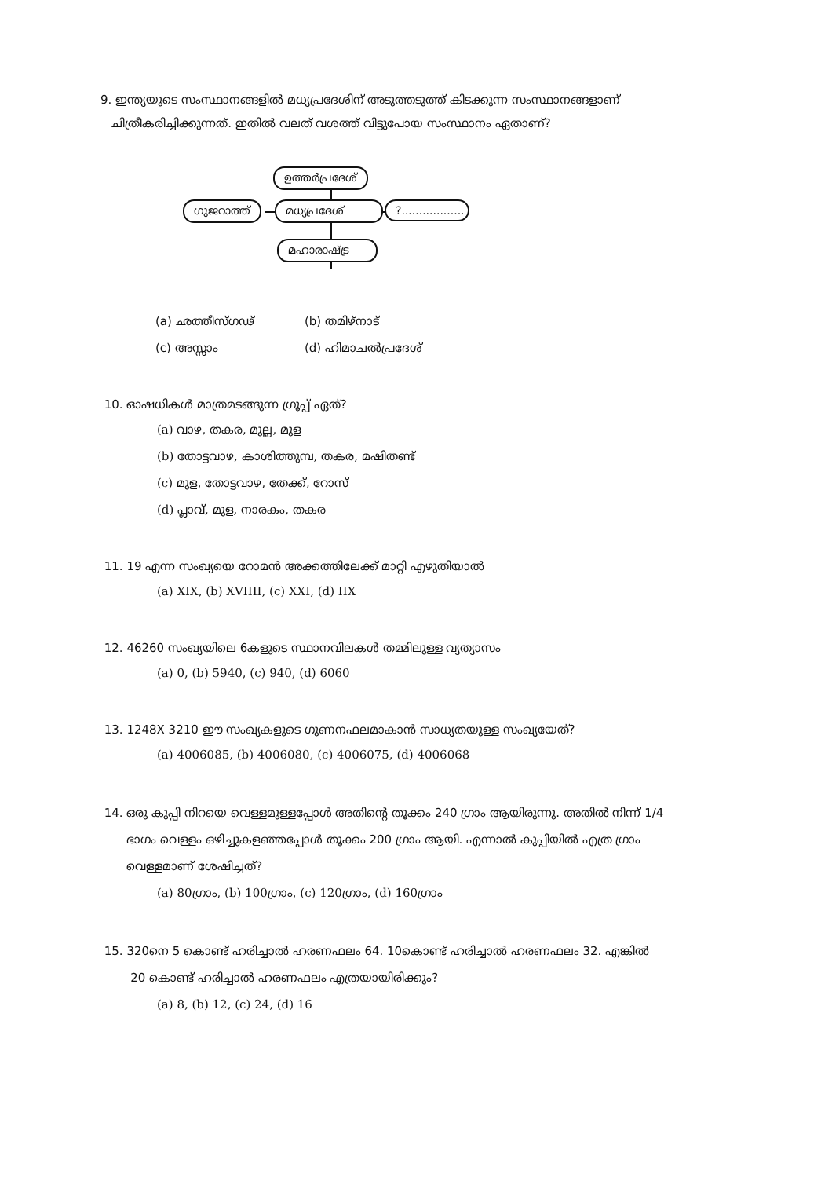9. ഇന്ത്യയുടെ സംസ്ഥാനങ്ങളിൽ മധ്യപ്രദേശിന് അടുത്തടുത്ത് കിടക്കുന്ന സംസ്ഥാനങ്ങളാണ്
ചിത്രീകരിച്ചിക്കുന്നത്. ഇതിൽ വലത് വശത്ത് വിട്ടുപോയ സംസ്ഥാനം ഏതാണ്?
ഉത്തർപ്രദേശ്
ഗുജറാത്ത് മധ്യപ്രദേശ്
?..................
മഹാരാഷ്ട്ര
(a) ഛത്തീസ്ഗഢ് (b) തമിഴ്നാട് (c) അസ്സാം (d) ഹിമാചൽപ്രദേശ്
10. ഓഷധികൾ മാത്രമടങ്ങുന്ന ഗ്രൂപ്പ് ഏത്?
(a) വാഴ, തകര, മുല്ല, മുള
(b) തോട്ടവാഴ, കാശിത്തുമ്പ, തകര, മഷിതണ്ട്
(c) മുള, തോട്ടവാഴ, തേക്ക്, റോസ്
(d) പ്ലാവ്, മുള, നാരകം, തകര
11. 19 എന്ന സംഖ്യയെ റോമൻ അക്കത്തിലേക്ക് മാറ്റി എഴുതിയാൽ
(a) XIX, (b) XVIIII, (c) XXI, (d) IIX
12. 46260 സംഖ്യയിലെ 6കളുടെ സ്ഥാനവിലകൾ തമ്മിലുള്ള വ്യത്യാസം
(a) 0, (b) 5940, (c) 940, (d) 6060
13. 1248X 3210 ഈ സംഖ്യകളുടെ ഗുണനഫലമാകാൻ സാധ്യതയുള്ള സംഖ്യയേത്?
(a) 4006085, (b) 4006080, (c) 4006075, (d) 4006068
14. ഒരു കുപ്പി നിറയെ വെള്ളമുള്ളപ്പോൾ അതിന്റെ തൂക്കം 240 ഗ്രാം ആയിരുന്നു. അതിൽ നിന്ന് 1/4
ഭാഗം വെള്ളം ഒഴിച്ചുകളഞ്ഞപ്പോൾ തൂക്കം 200 ഗ്രാം ആയി. എന്നാൽ കുപ്പിയിൽ എത്ര ഗ്രാം
വെള്ളമാണ് ശേഷിച്ചത്?
(a) 80ഗ്രാം, (b) 100ഗ്രാം, (c) 120ഗ്രാം, (d) 160ഗ്രാം
15. 320നെ 5 കൊണ്ട് ഹരിച്ചാൽ ഹരണഫലം 64. 10കൊണ്ട് ഹരിച്ചാൽ ഹരണഫലം 32. എങ്കിൽ
20 കൊണ്ട് ഹരിച്ചാൽ ഹരണഫലം എത്രയായിരിക്കും?
(a) 8, (b) 12, (c) 24, (d) 16